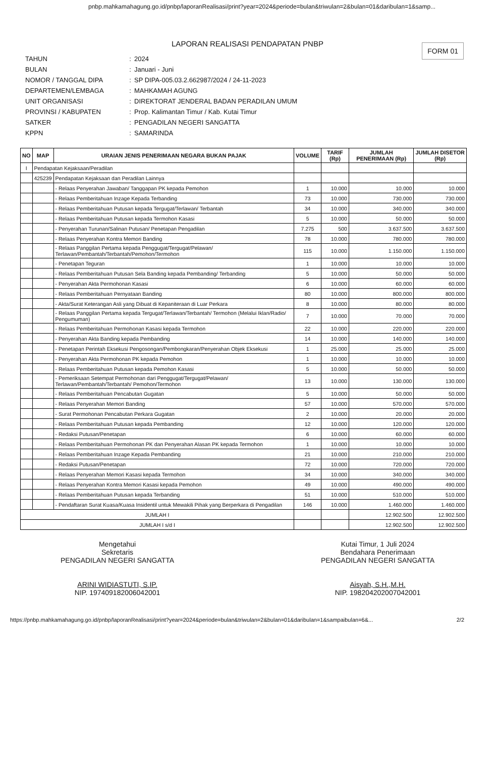pnbp.mahkamahagung.go.id/pnbp/laporanRealisasi/print?year=2024&periode=bulan&triwulan=2&bulan=01&daribulan=1&samp...
LAPORAN REALISASI PENDAPATAN PNBP
FORM 01
TAHUN: 2024
BULAN: Januari - Juni
NOMOR / TANGGAL DIPA: SP DIPA-005.03.2.662987/2024 / 24-11-2023
DEPARTEMEN/LEMBAGA: MAHKAMAH AGUNG
UNIT ORGANISASI: DIREKTORAT JENDERAL BADAN PERADILAN UMUM
PROVINSI / KABUPATEN: Prop. Kalimantan Timur / Kab. Kutai Timur
SATKER: PENGADILAN NEGERI SANGATTA
KPPN: SAMARINDA
| NO | MAP | URAIAN JENIS PENERIMAAN NEGARA BUKAN PAJAK | VOLUME | TARIF (Rp) | JUMLAH PENERIMAAN (Rp) | JUMLAH DISETOR (Rp) |
| --- | --- | --- | --- | --- | --- | --- |
| I | Pendapatan Kejaksaan/Peradilan | | | | | |
| | 425239 | Pendapatan Kejaksaan dan Peradilan Lainnya | | | | |
| | | - Relaas Penyerahan Jawaban/ Tanggapan PK kepada Pemohon | 1 | 10.000 | 10.000 | 10.000 |
| | | - Relaas Pemberitahuan Inzage Kepada Terbanding | 73 | 10.000 | 730.000 | 730.000 |
| | | - Relaas Pemberitahuan Putusan kepada Tergugat/Terlawan/ Terbantah | 34 | 10.000 | 340.000 | 340.000 |
| | | - Relaas Pemberitahuan Putusan kepada Termohon Kasasi | 5 | 10.000 | 50.000 | 50.000 |
| | | - Penyerahan Turunan/Salinan Putusan/ Penetapan Pengadilan | 7.275 | 500 | 3.637.500 | 3.637.500 |
| | | - Relaas Penyerahan Kontra Memori Banding | 78 | 10.000 | 780.000 | 780.000 |
| | | - Relaas Panggilan Pertama kepada Penggugat/Tergugat/Pelawan/ Terlawan/Pembantah/Terbantah/Pemohon/Termohon | 115 | 10.000 | 1.150.000 | 1.150.000 |
| | | - Penetapan Teguran | 1 | 10.000 | 10.000 | 10.000 |
| | | - Relaas Pemberitahuan Putusan Sela Banding kepada Pembanding/ Terbanding | 5 | 10.000 | 50.000 | 50.000 |
| | | - Penyerahan Akta Permohonan Kasasi | 6 | 10.000 | 60.000 | 60.000 |
| | | - Relaas Pemberitahuan Pernyataan Banding | 80 | 10.000 | 800.000 | 800.000 |
| | | - Akta/Surat Keterangan Asli yang Dibuat di Kepaniteraan di Luar Perkara | 8 | 10.000 | 80.000 | 80.000 |
| | | - Relaas Panggilan Pertama kepada Tergugat/Terlawan/Terbantah/ Termohon (Melalui Iklan/Radio/ Pengumuman) | 7 | 10.000 | 70.000 | 70.000 |
| | | - Relaas Pemberitahuan Permohonan Kasasi kepada Termohon | 22 | 10.000 | 220.000 | 220.000 |
| | | - Penyerahan Akta Banding kepada Pembanding | 14 | 10.000 | 140.000 | 140.000 |
| | | - Penetapan Perintah Eksekusi Pengosongan/Pembongkaran/Penyerahan Objek Eksekusi | 1 | 25.000 | 25.000 | 25.000 |
| | | - Penyerahan Akta Permohonan PK kepada Pemohon | 1 | 10.000 | 10.000 | 10.000 |
| | | - Relaas Pemberitahuan Putusan kepada Pemohon Kasasi | 5 | 10.000 | 50.000 | 50.000 |
| | | - Pemeriksaan Setempat Permohonan dari Penggugat/Tergugat/Pelawan/ Terlawan/Pembantah/Terbantah/ Pemohon/Termohon | 13 | 10.000 | 130.000 | 130.000 |
| | | - Relaas Pemberitahuan Pencabutan Gugatan | 5 | 10.000 | 50.000 | 50.000 |
| | | - Relaas Penyerahan Memori Banding | 57 | 10.000 | 570.000 | 570.000 |
| | | - Surat Permohonan Pencabutan Perkara Gugatan | 2 | 10.000 | 20.000 | 20.000 |
| | | - Relaas Pemberitahuan Putusan kepada Pembanding | 12 | 10.000 | 120.000 | 120.000 |
| | | - Redaksi Putusan/Penetapan | 6 | 10.000 | 60.000 | 60.000 |
| | | - Relaas Pemberitahuan Permohonan PK dan Penyerahan Alasan PK kepada Termohon | 1 | 10.000 | 10.000 | 10.000 |
| | | - Relaas Pemberitahuan Inzage Kepada Pembanding | 21 | 10.000 | 210.000 | 210.000 |
| | | - Redaksi Putusan/Penetapan | 72 | 10.000 | 720.000 | 720.000 |
| | | - Relaas Penyerahan Memori Kasasi kepada Termohon | 34 | 10.000 | 340.000 | 340.000 |
| | | - Relaas Penyerahan Kontra Memori Kasasi kepada Pemohon | 49 | 10.000 | 490.000 | 490.000 |
| | | - Relaas Pemberitahuan Putusan kepada Terbanding | 51 | 10.000 | 510.000 | 510.000 |
| | | - Pendaftaran Surat Kuasa/Kuasa Insidentil untuk Mewakili Pihak yang Berperkara di Pengadilan | 146 | 10.000 | 1.460.000 | 1.460.000 |
| JUMLAH I | | | | | 12.902.500 | 12.902.500 |
| JUMLAH I s/d I | | | | | 12.902.500 | 12.902.500 |
Mengetahui
Sekretaris
PENGADILAN NEGERI SANGATTA
ARINI WIDIASTUTI, S.IP.
NIP. 197409182006042001
Kutai Timur, 1 Juli 2024
Bendahara Penerimaan
PENGADILAN NEGERI SANGATTA
Aisyah, S.H.,M.H.
NIP. 198204202007042001
https://pnbp.mahkamahagung.go.id/pnbp/laporanRealisasi/print?year=2024&periode=bulan&triwulan=2&bulan=01&daribulan=1&sampaibulan=6&... 2/2